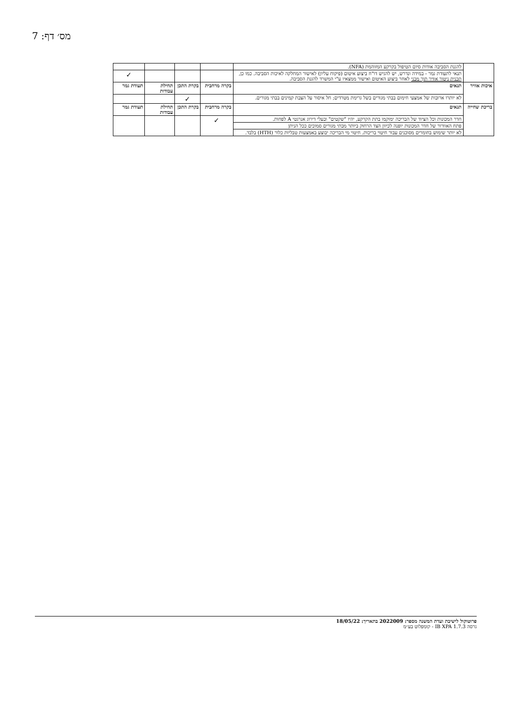מס׳ דף: 7
| | להגנת הסביבה אודות סיום הטיפול בקרקע המזוהמת (NFA). | | | | |
| | תנאי לתעודת גמר - במידה ונדרש, יש להגיש דו"ח ביצוע איטום (פיקוח עליון) לאישור המחלקה לאיכות הסביבה. כמו כן, תכנית ניטור אוויר תוך מבני לאחר ביצוע האיטום ואישור ממצאיו ע"י המשרד להגנת הסביבה. | | | | ✓ |
| איכות אוויר | תנאים | בקרה מרחבית | בקרת התכן | תחילת עבודות | תעודת גמר |
| | לא יותרו ארובות של אמצעי חימום בבתי מגורים בשל גרימת מטרדים; חל איסור על הצבת קמינים בבתי מגורים. | | ✓ | | |
| בריכת שחייה | תנאים | בקרה מרחבית | בקרת התכן | תחילת עבודות | תעודת גמר |
| | חדר המכונות וכל הציוד של הבריכה ימוקמו בתת הקרקע, יהיו "שקטים" ובעלי דירוג אנרגטי A לפחות. | ✓ | | | |
| | פתח האוורור של חדר המכונות יופנה לכיוון הצד הרחוק ביותר מבתי מגורים סמוכים ככל הניתן | | | | |
| | לא יותר שימוש בחומרים מסוכנים עבור חיטוי בריכות. חיטוי מי הבריכה יבוצע באמצעות טבליות כלור (HTH) בלבד. | | | | |
פרוטוקול לישיבת ועדת המשנה מספר: 2022009 בתאריך: 18/05/22
גרסה IB XPA 1.7.3 - קומפלוט בע״מ